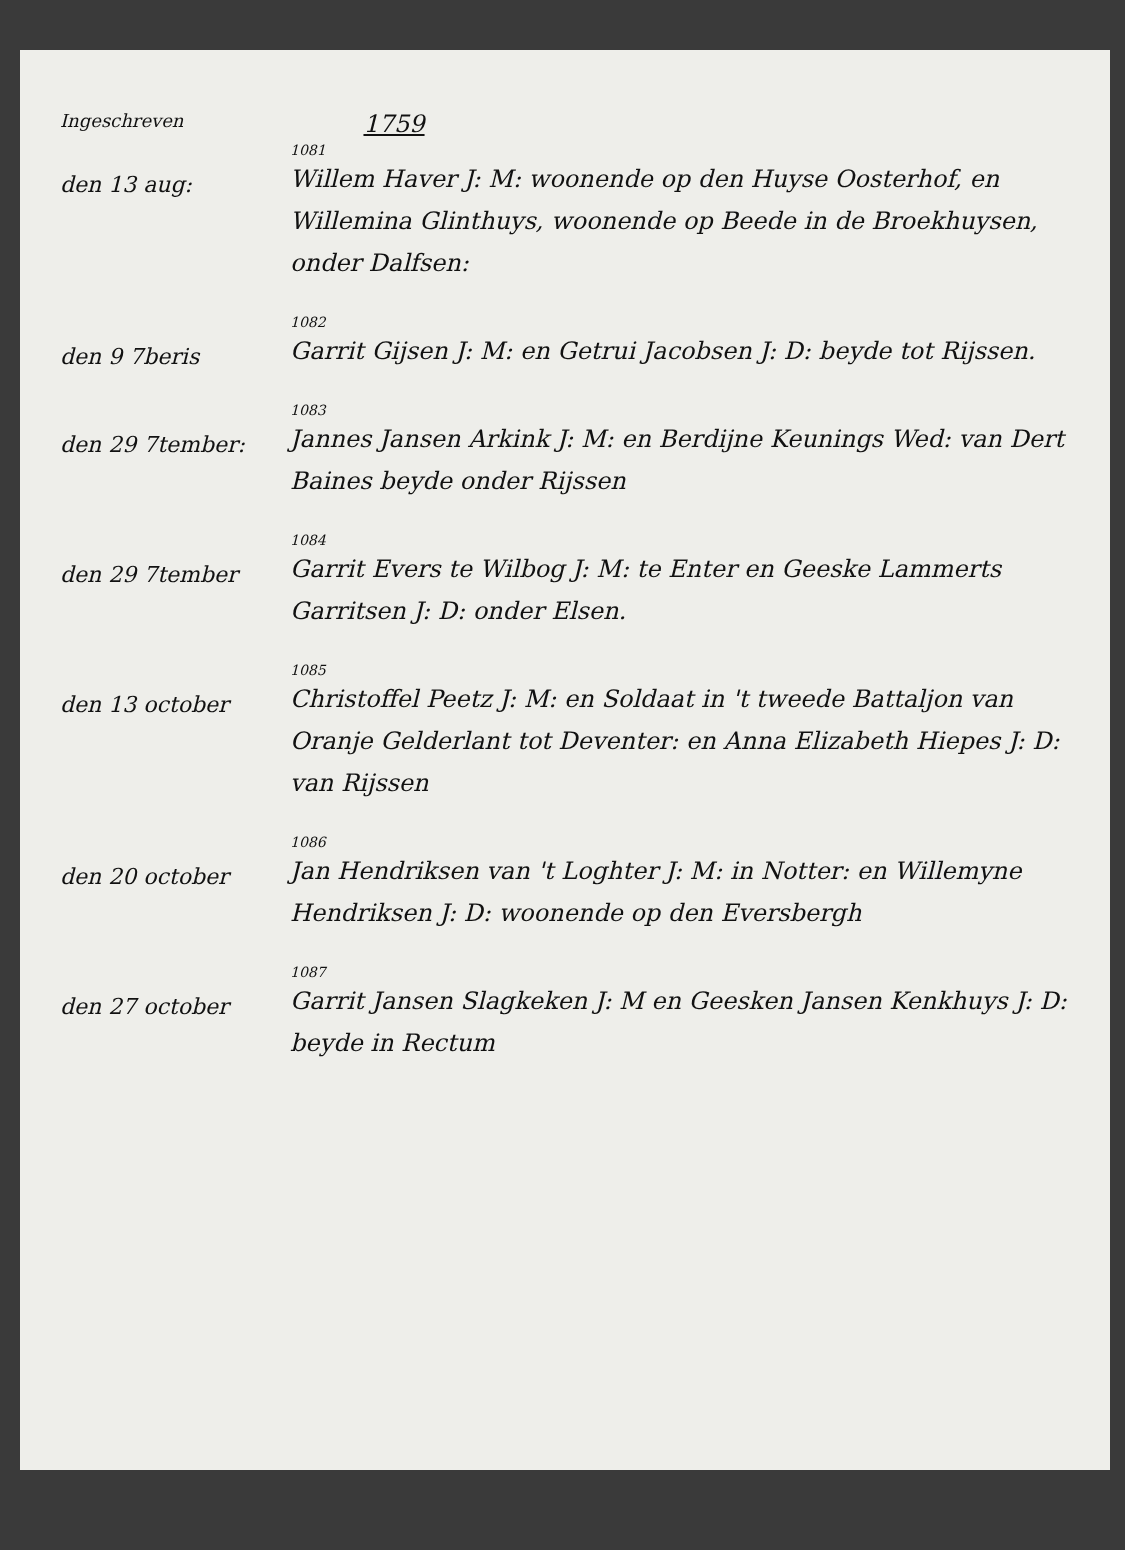Ingeschreven 1759
den 13 aug:
1081
Willem Haver J: M: woonende op den Huyse Oosterhof, en Willemina Glinthuys, woonende op Beede in de Broekhuysen, onder Dalfsen:
den 9 7beris
1082
Garrit Gijsen J: M: en Getrui Jacobsen J: D: beyde tot Rijssen.
den 29 7tember:
1083
Jannes Jansen Arkink J: M: en Berdijne Keunings Wed: van Dert Baines beyde onder Rijssen
den 29 7tember
1084
Garrit Evers te Wilbog J: M: te Enter en Geeske Lammerts Garritsen J: D: onder Elsen.
den 13 october
1085
Christoffel Peetz J: M: en Soldaat in 't tweede Battaljon van Oranje Gelderlant tot Deventer: en Anna Elizabeth Hiepes J: D: van Rijssen
den 20 october
1086
Jan Hendriksen van 't Loghter J: M: in Notter: en Willemyne Hendriksen J: D: woonende op den Eversbergh
den 27 october
1087
Garrit Jansen Slagkeken J: M en Geesken Jansen Kenkhuys J: D: beyde in Rectum